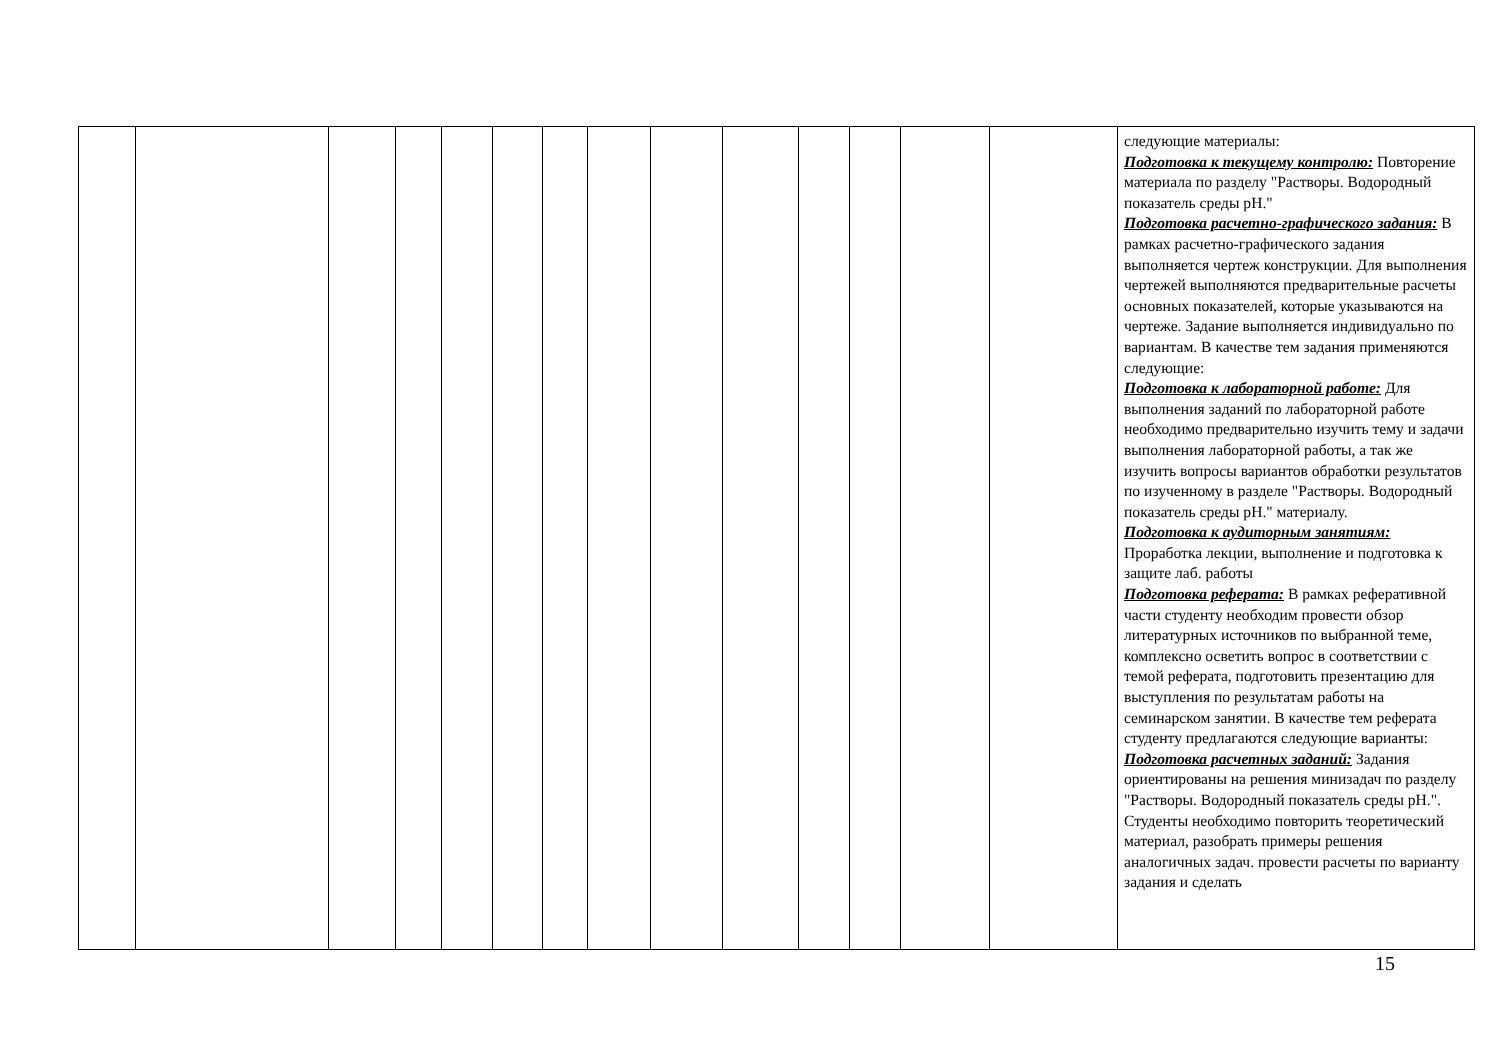| | | | | | | | | | | | | | | следующие материалы: Подготовка к текущему контролю: Повторение материала по разделу "Растворы. Водородный показатель среды pH." Подготовка расчетно-графического задания: В рамках расчетно-графического задания выполняется чертеж конструкции. Для выполнения чертежей выполняются предварительные расчеты основных показателей, которые указываются на чертеже. Задание выполняется индивидуально по вариантам. В качестве тем задания применяются следующие: Подготовка к лабораторной работе: Для выполнения заданий по лабораторной работе необходимо предварительно изучить тему и задачи выполнения лабораторной работы, а так же изучить вопросы вариантов обработки результатов по изученному в разделе "Растворы. Водородный показатель среды pH." материалу. Подготовка к аудиторным занятиям: Проработка лекции, выполнение и подготовка к защите лаб. работы Подготовка реферата: В рамках реферативной части студенту необходим провести обзор литературных источников по выбранной теме, комплексно осветить вопрос в соответствии с темой реферата, подготовить презентацию для выступления по результатам работы на семинарском занятии. В качестве тем реферата студенту предлагаются следующие варианты: Подготовка расчетных заданий: Задания ориентированы на решения минизадач по разделу "Растворы. Водородный показатель среды pH.". Студенты необходимо повторить теоретический материал, разобрать примеры решения аналогичных задач. провести расчеты по варианту задания и сделать |
15